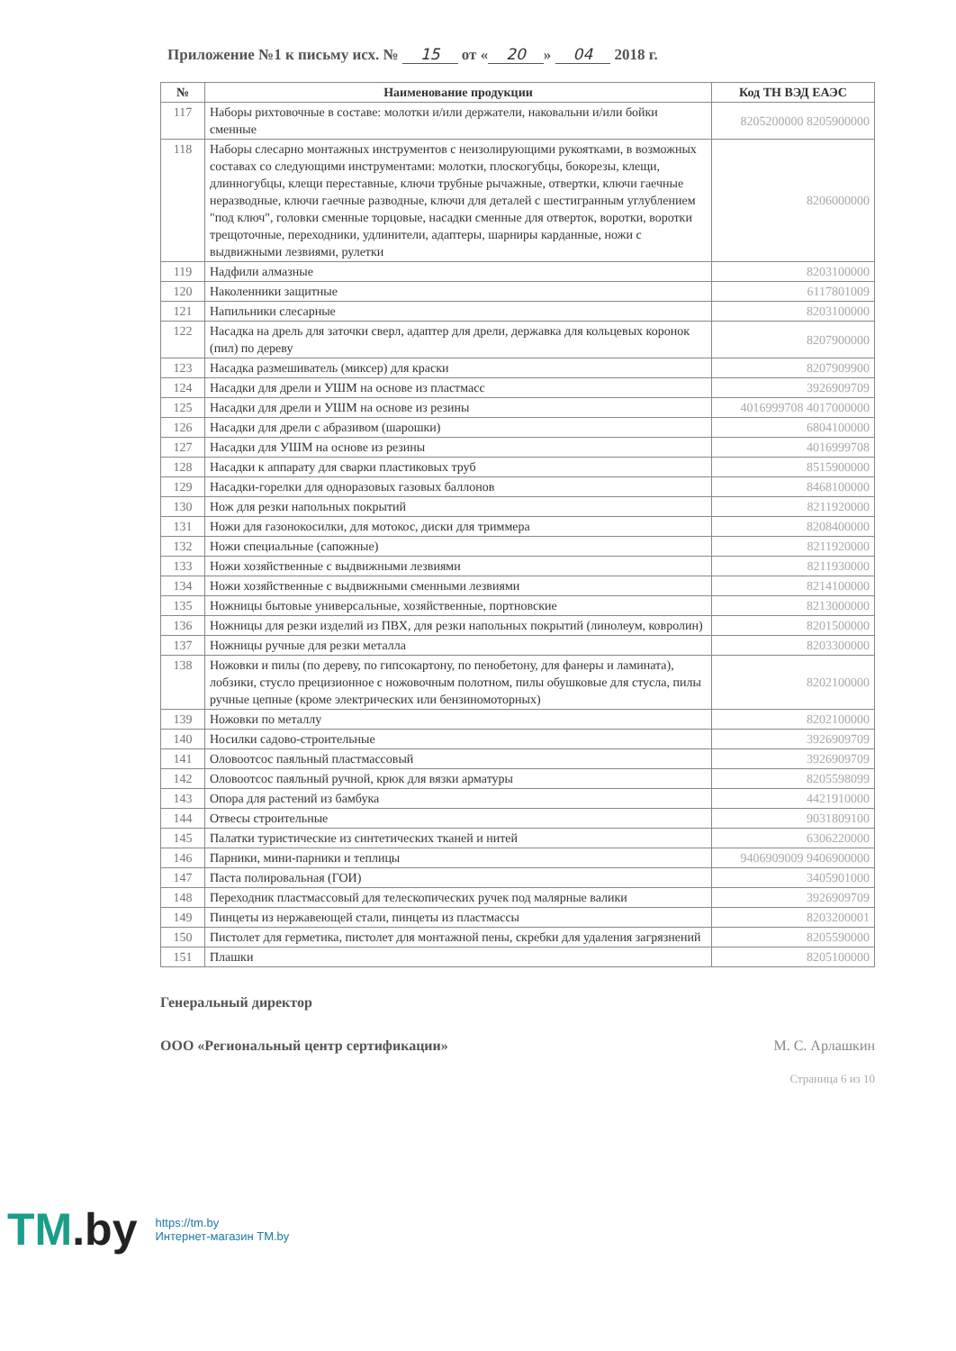Приложение №1 к письму исх. № 15 от « 20 » 04 2018 г.
| № | Наименование продукции | Код ТН ВЭД ЕАЭС |
| --- | --- | --- |
| 117 | Наборы рихтовочные в составе: молотки и/или держатели, наковальни и/или бойки сменные | 8205200000 8205900000 |
| 118 | Наборы слесарно монтажных инструментов с неизолирующими рукоятками, в возможных составах со следующими инструментами: молотки, плоскогубцы, бокорезы, клещи, длинногубцы, клещи переставные, ключи трубные рычажные, отвертки, ключи гаечные неразводные, ключи гаечные разводные, ключи для деталей с шестигранным углублением "под ключ", головки сменные торцовые, насадки сменные для отверток, воротки, воротки трещоточные, переходники, удлинители, адаптеры, шарниры карданные, ножи с выдвижными лезвиями, рулетки | 8206000000 |
| 119 | Надфили алмазные | 8203100000 |
| 120 | Наколенники защитные | 6117801009 |
| 121 | Напильники слесарные | 8203100000 |
| 122 | Насадка на дрель для заточки сверл, адаптер для дрели, державка для кольцевых коронок (пил) по дереву | 8207900000 |
| 123 | Насадка размешиватель (миксер) для краски | 8207909900 |
| 124 | Насадки для дрели и УШМ на основе из пластмасс | 3926909709 |
| 125 | Насадки для дрели и УШМ на основе из резины | 4016999708 4017000000 |
| 126 | Насадки для дрели с абразивом (шарошки) | 6804100000 |
| 127 | Насадки для УШМ на основе из резины | 4016999708 |
| 128 | Насадки к аппарату для сварки пластиковых труб | 8515900000 |
| 129 | Насадки-горелки для одноразовых газовых баллонов | 8468100000 |
| 130 | Нож для резки напольных покрытий | 8211920000 |
| 131 | Ножи для газонокосилки, для мотокос, диски для триммера | 8208400000 |
| 132 | Ножи специальные (сапожные) | 8211920000 |
| 133 | Ножи хозяйственные с выдвижными лезвиями | 8211930000 |
| 134 | Ножи хозяйственные с выдвижными сменными лезвиями | 8214100000 |
| 135 | Ножницы бытовые универсальные, хозяйственные, портновские | 8213000000 |
| 136 | Ножницы для резки изделий из ПВХ, для резки напольных покрытий (линолеум, ковролин) | 8201500000 |
| 137 | Ножницы ручные для резки металла | 8203300000 |
| 138 | Ножовки и пилы (по дереву, по гипсокартону, по пенобетону, для фанеры и ламината), лобзики, стусло прецизионное с ножовочным полотном, пилы обушковые для стусла, пилы ручные цепные (кроме электрических или бензиномоторных) | 8202100000 |
| 139 | Ножовки по металлу | 8202100000 |
| 140 | Носилки садово-строительные | 3926909709 |
| 141 | Оловоотсос паяльный пластмассовый | 3926909709 |
| 142 | Оловоотсос паяльный ручной, крюк для вязки арматуры | 8205598099 |
| 143 | Опора для растений из бамбука | 4421910000 |
| 144 | Отвесы строительные | 9031809100 |
| 145 | Палатки туристические из синтетических тканей и нитей | 6306220000 |
| 146 | Парники, мини-парники и теплицы | 9406909009 9406900000 |
| 147 | Паста полировальная (ГОИ) | 3405901000 |
| 148 | Переходник пластмассовый для телескопических ручек под малярные валики | 3926909709 |
| 149 | Пинцеты из нержавеющей стали, пинцеты из пластмассы | 8203200001 |
| 150 | Пистолет для герметика, пистолет для монтажной пены, скребки для удаления загрязнений | 8205590000 |
| 151 | Плашки | 8205100000 |
Генеральный директор
ООО «Региональный центр сертификации» М. С. Арлашкин
Страница 6 из 10
TM.by
https://tm.by
Интернет-магазин TM.by